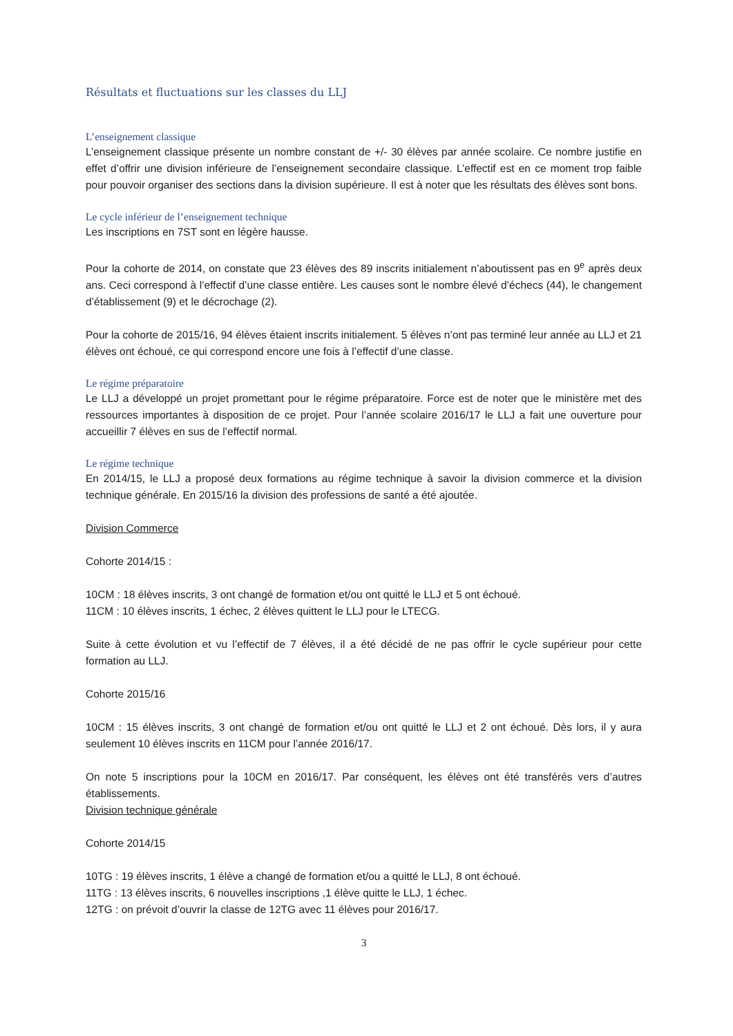Résultats et fluctuations sur les classes du LLJ
L’enseignement classique
L’enseignement classique présente un nombre constant de +/- 30 élèves par année scolaire. Ce nombre justifie en effet d’offrir une division inférieure de l’enseignement secondaire classique. L’effectif est en ce moment trop faible pour pouvoir organiser des sections dans la division supérieure. Il est à noter que les résultats des élèves sont bons.
Le cycle inférieur de l’enseignement technique
Les inscriptions en 7ST sont en légère hausse.
Pour la cohorte de 2014, on constate que 23 élèves des 89 inscrits initialement n’aboutissent pas en 9<sup>e</sup> après deux ans. Ceci correspond à l’effectif d’une classe entière. Les causes sont le nombre élevé d’échecs (44), le changement d’établissement (9) et le décrochage (2).
Pour la cohorte de 2015/16, 94 élèves étaient inscrits initialement. 5 élèves n’ont pas terminé leur année au LLJ et 21 élèves ont échoué, ce qui correspond encore une fois à l’effectif d’une classe.
Le régime préparatoire
Le LLJ a développé un projet promettant pour le régime préparatoire. Force est de noter que le ministère met des ressources importantes à disposition de ce projet. Pour l’année scolaire 2016/17 le LLJ a fait une ouverture pour accueillir 7 élèves en sus de l’effectif normal.
Le régime technique
En 2014/15, le LLJ a proposé deux formations au régime technique à savoir la division commerce et la division technique générale. En 2015/16 la division des professions de santé a été ajoutée.
Division Commerce
Cohorte 2014/15 :
10CM : 18 élèves inscrits, 3 ont changé de formation et/ou ont quitté le LLJ et 5 ont échoué.
11CM : 10 élèves inscrits, 1 échec, 2 élèves quittent le LLJ pour le LTECG.
Suite à cette évolution et vu l’effectif de 7 élèves, il a été décidé de ne pas offrir le cycle supérieur pour cette formation au LLJ.
Cohorte 2015/16
10CM : 15 élèves inscrits, 3 ont changé de formation et/ou ont quitté le LLJ et 2 ont échoué. Dès lors, il y aura seulement 10 élèves inscrits en 11CM pour l’année 2016/17.
On note 5 inscriptions pour la 10CM en 2016/17. Par conséquent, les élèves ont été transférés vers d’autres établissements.
Division technique générale
Cohorte 2014/15
10TG : 19 élèves inscrits, 1 élève a changé de formation et/ou a quitté le LLJ, 8 ont échoué.
11TG : 13 élèves inscrits, 6 nouvelles inscriptions ,1 élève quitte le LLJ, 1 échec.
12TG : on prévoit d’ouvrir la classe de 12TG avec 11 élèves pour 2016/17.
3